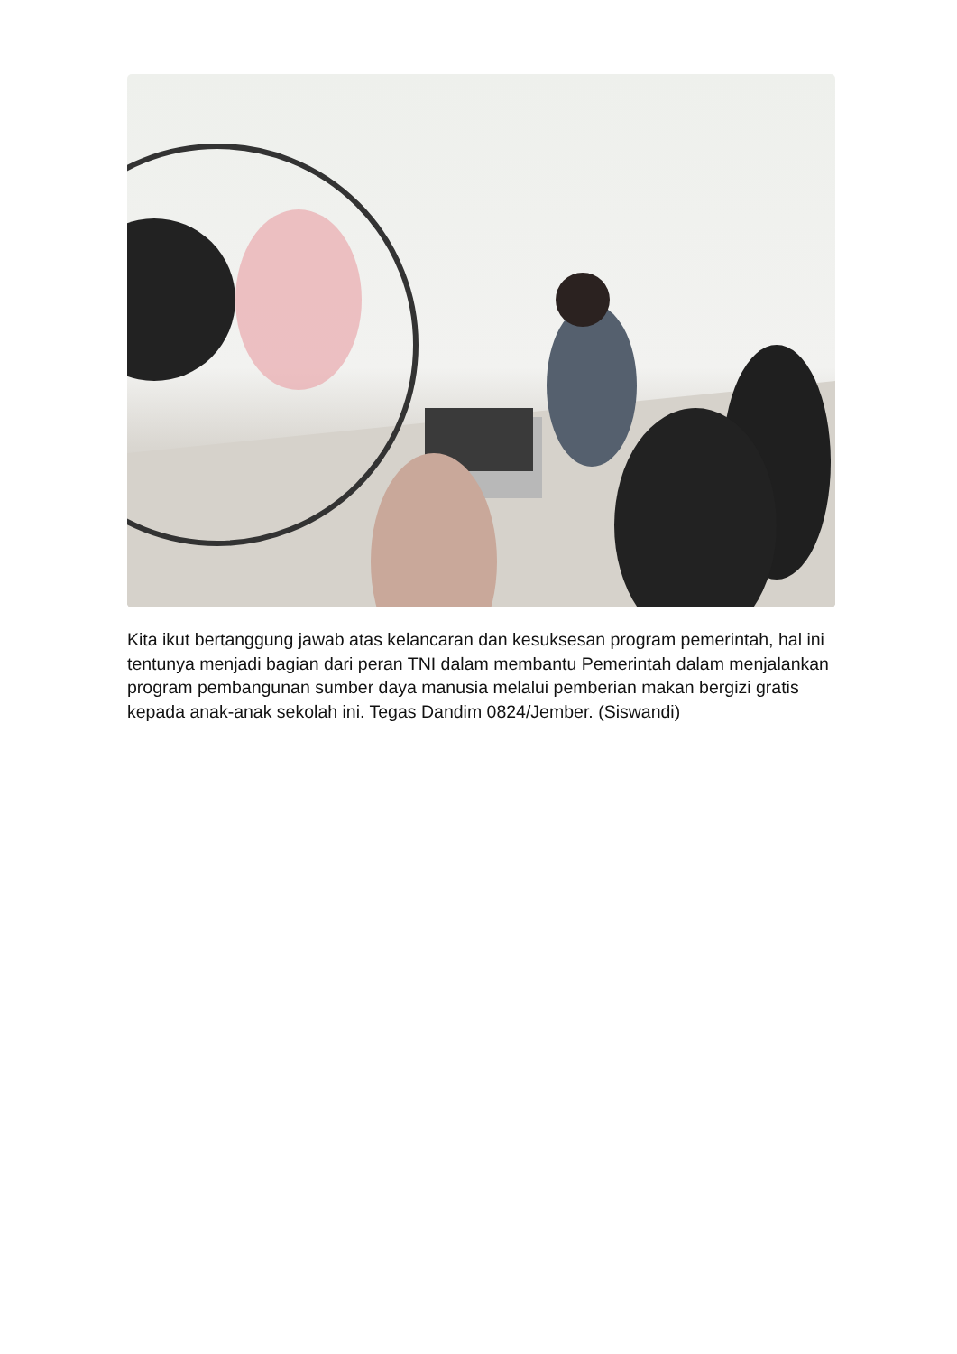Kita ikut bertanggung jawab atas kelancaran dan kesuksesan program pemerintah, hal ini tentunya menjadi bagian dari peran TNI dalam membantu Pemerintah dalam menjalankan program pembangunan sumber daya manusia melalui pemberian makan bergizi gratis kepada anak-anak sekolah ini. Tegas Dandim 0824/Jember. (Siswandi)